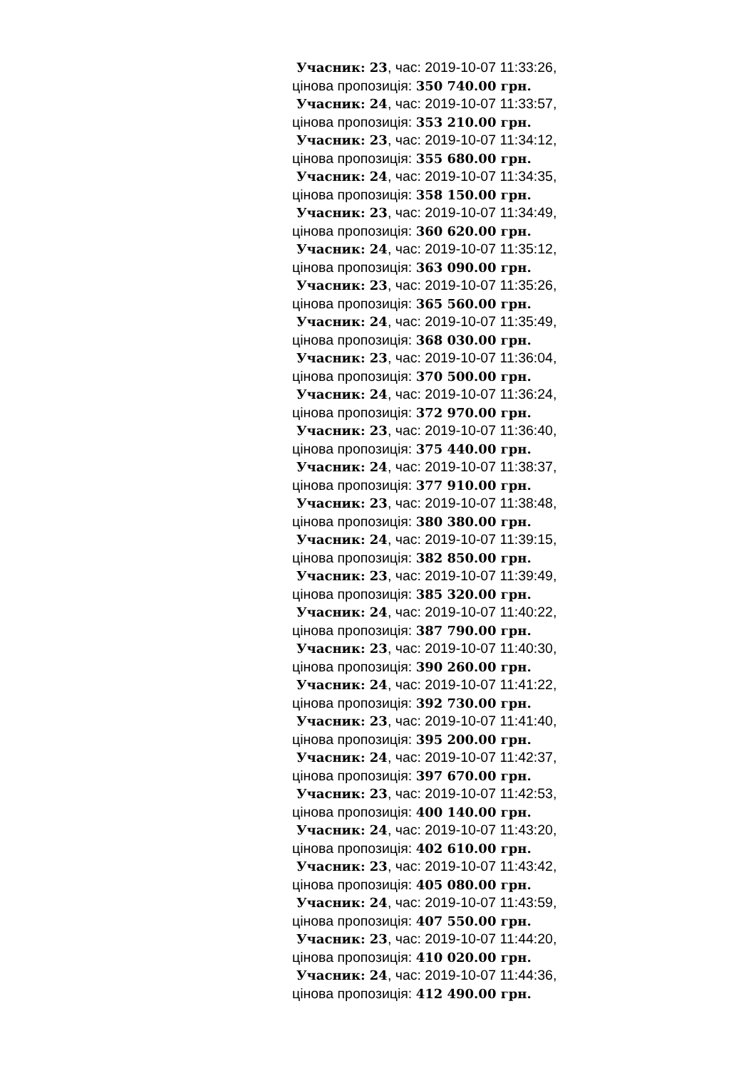Учасник: 23, час: 2019-10-07 11:33:26,
цінова пропозиція: 350 740.00 грн.
Учасник: 24, час: 2019-10-07 11:33:57,
цінова пропозиція: 353 210.00 грн.
Учасник: 23, час: 2019-10-07 11:34:12,
цінова пропозиція: 355 680.00 грн.
Учасник: 24, час: 2019-10-07 11:34:35,
цінова пропозиція: 358 150.00 грн.
Учасник: 23, час: 2019-10-07 11:34:49,
цінова пропозиція: 360 620.00 грн.
Учасник: 24, час: 2019-10-07 11:35:12,
цінова пропозиція: 363 090.00 грн.
Учасник: 23, час: 2019-10-07 11:35:26,
цінова пропозиція: 365 560.00 грн.
Учасник: 24, час: 2019-10-07 11:35:49,
цінова пропозиція: 368 030.00 грн.
Учасник: 23, час: 2019-10-07 11:36:04,
цінова пропозиція: 370 500.00 грн.
Учасник: 24, час: 2019-10-07 11:36:24,
цінова пропозиція: 372 970.00 грн.
Учасник: 23, час: 2019-10-07 11:36:40,
цінова пропозиція: 375 440.00 грн.
Учасник: 24, час: 2019-10-07 11:38:37,
цінова пропозиція: 377 910.00 грн.
Учасник: 23, час: 2019-10-07 11:38:48,
цінова пропозиція: 380 380.00 грн.
Учасник: 24, час: 2019-10-07 11:39:15,
цінова пропозиція: 382 850.00 грн.
Учасник: 23, час: 2019-10-07 11:39:49,
цінова пропозиція: 385 320.00 грн.
Учасник: 24, час: 2019-10-07 11:40:22,
цінова пропозиція: 387 790.00 грн.
Учасник: 23, час: 2019-10-07 11:40:30,
цінова пропозиція: 390 260.00 грн.
Учасник: 24, час: 2019-10-07 11:41:22,
цінова пропозиція: 392 730.00 грн.
Учасник: 23, час: 2019-10-07 11:41:40,
цінова пропозиція: 395 200.00 грн.
Учасник: 24, час: 2019-10-07 11:42:37,
цінова пропозиція: 397 670.00 грн.
Учасник: 23, час: 2019-10-07 11:42:53,
цінова пропозиція: 400 140.00 грн.
Учасник: 24, час: 2019-10-07 11:43:20,
цінова пропозиція: 402 610.00 грн.
Учасник: 23, час: 2019-10-07 11:43:42,
цінова пропозиція: 405 080.00 грн.
Учасник: 24, час: 2019-10-07 11:43:59,
цінова пропозиція: 407 550.00 грн.
Учасник: 23, час: 2019-10-07 11:44:20,
цінова пропозиція: 410 020.00 грн.
Учасник: 24, час: 2019-10-07 11:44:36,
цінова пропозиція: 412 490.00 грн.